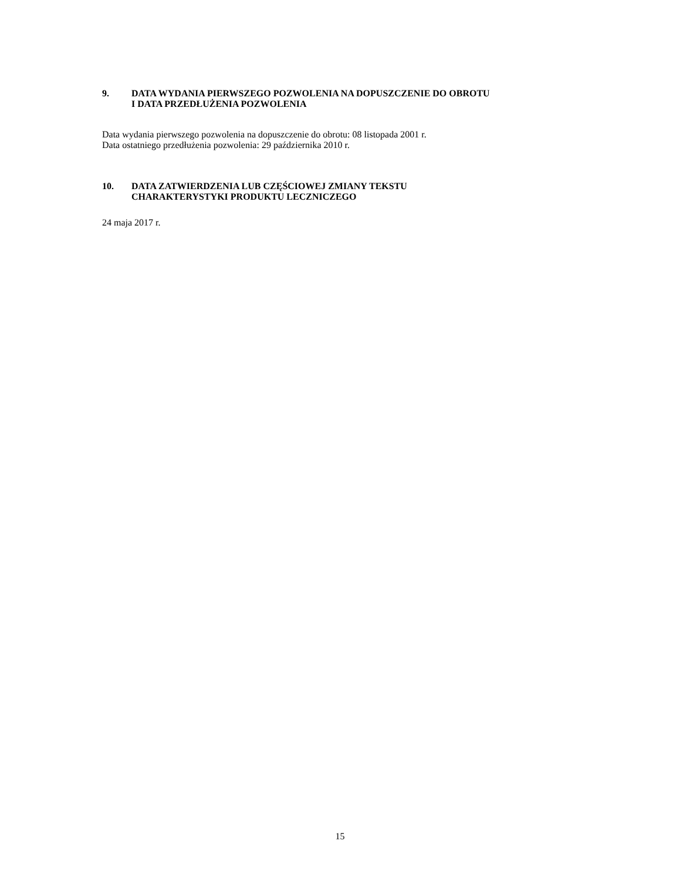9. DATA WYDANIA PIERWSZEGO POZWOLENIA NA DOPUSZCZENIE DO OBROTU
I DATA PRZEDŁUŻENIA POZWOLENIA
Data wydania pierwszego pozwolenia na dopuszczenie do obrotu: 08 listopada 2001 r.
Data ostatniego przedłużenia pozwolenia: 29 października 2010 r.
10. DATA ZATWIERDZENIA LUB CZĘŚCIOWEJ ZMIANY TEKSTU
CHARAKTERYSTYKI PRODUKTU LECZNICZEGO
24 maja 2017 r.
15